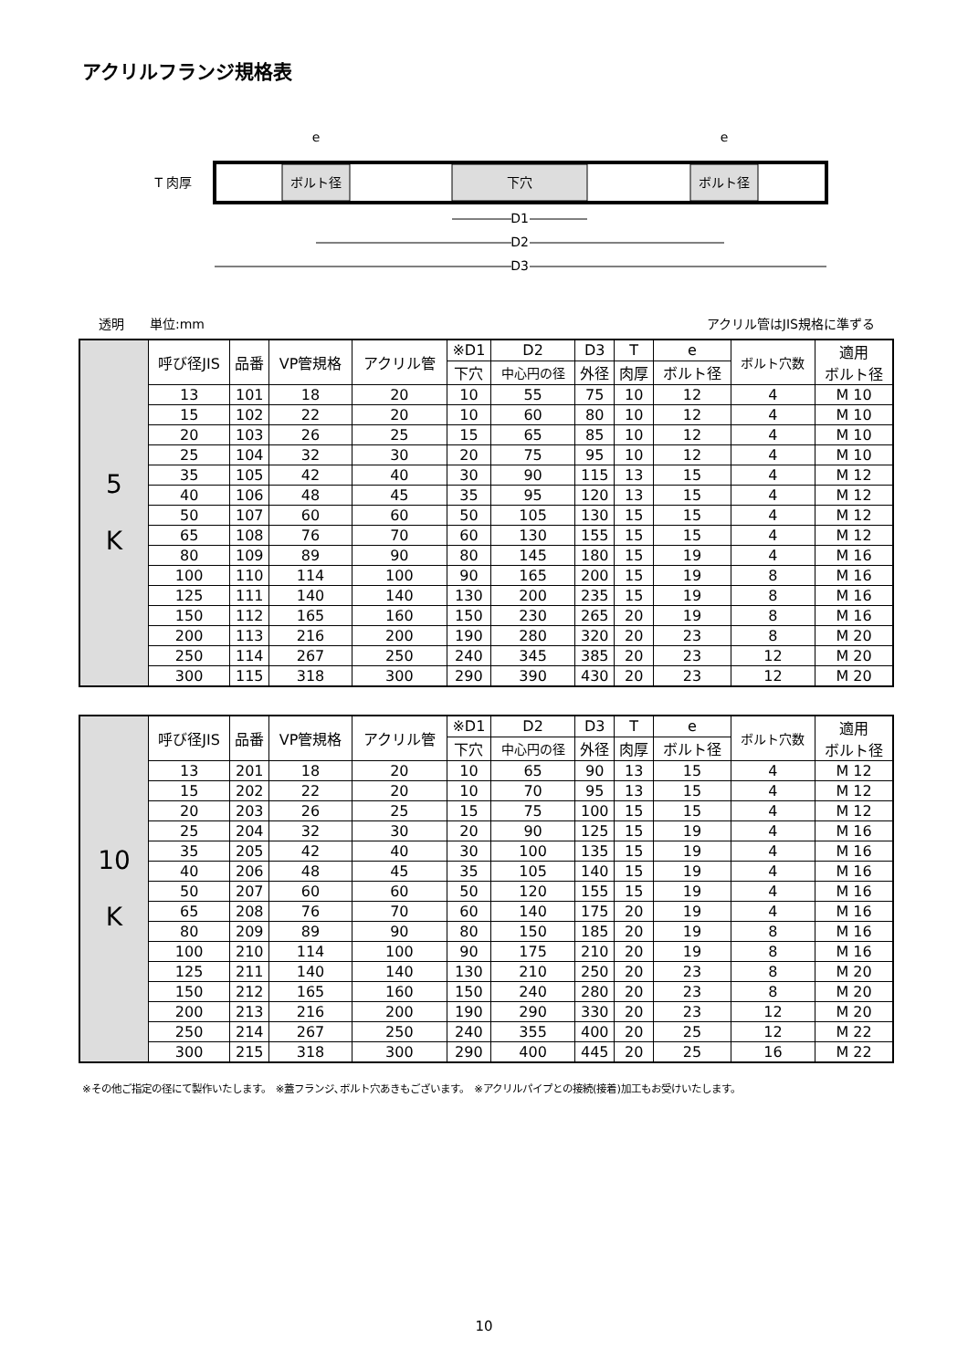アクリルフランジ規格表
ボルト径
下穴
ボルト径
e
e
T 肉厚
D1
D2
D3
透明　　単位:mm アクリル管はJIS規格に準ずる
| 5 K | 呼び径JIS | 品番 | VP管規格 | アクリル管 | ※D1 | D2 | D3 | T | e | ボルト穴数 | 適用 ボルト径 |
| | | | | | 下穴 | 中心円の径 | 外径 | 肉厚 | ボルト径 | | |
| | 13 | 101 | 18 | 20 | 10 | 55 | 75 | 10 | 12 | 4 | M 10 |
| | 15 | 102 | 22 | 20 | 10 | 60 | 80 | 10 | 12 | 4 | M 10 |
| | 20 | 103 | 26 | 25 | 15 | 65 | 85 | 10 | 12 | 4 | M 10 |
| | 25 | 104 | 32 | 30 | 20 | 75 | 95 | 10 | 12 | 4 | M 10 |
| | 35 | 105 | 42 | 40 | 30 | 90 | 115 | 13 | 15 | 4 | M 12 |
| | 40 | 106 | 48 | 45 | 35 | 95 | 120 | 13 | 15 | 4 | M 12 |
| | 50 | 107 | 60 | 60 | 50 | 105 | 130 | 15 | 15 | 4 | M 12 |
| | 65 | 108 | 76 | 70 | 60 | 130 | 155 | 15 | 15 | 4 | M 12 |
| | 80 | 109 | 89 | 90 | 80 | 145 | 180 | 15 | 19 | 4 | M 16 |
| | 100 | 110 | 114 | 100 | 90 | 165 | 200 | 15 | 19 | 8 | M 16 |
| | 125 | 111 | 140 | 140 | 130 | 200 | 235 | 15 | 19 | 8 | M 16 |
| | 150 | 112 | 165 | 160 | 150 | 230 | 265 | 20 | 19 | 8 | M 16 |
| | 200 | 113 | 216 | 200 | 190 | 280 | 320 | 20 | 23 | 8 | M 20 |
| | 250 | 114 | 267 | 250 | 240 | 345 | 385 | 20 | 23 | 12 | M 20 |
| | 300 | 115 | 318 | 300 | 290 | 390 | 430 | 20 | 23 | 12 | M 20 |
| 10 K | 呼び径JIS | 品番 | VP管規格 | アクリル管 | ※D1 | D2 | D3 | T | e | ボルト穴数 | 適用 ボルト径 |
| | | | | | 下穴 | 中心円の径 | 外径 | 肉厚 | ボルト径 | | |
| | 13 | 201 | 18 | 20 | 10 | 65 | 90 | 13 | 15 | 4 | M 12 |
| | 15 | 202 | 22 | 20 | 10 | 70 | 95 | 13 | 15 | 4 | M 12 |
| | 20 | 203 | 26 | 25 | 15 | 75 | 100 | 15 | 15 | 4 | M 12 |
| | 25 | 204 | 32 | 30 | 20 | 90 | 125 | 15 | 19 | 4 | M 16 |
| | 35 | 205 | 42 | 40 | 30 | 100 | 135 | 15 | 19 | 4 | M 16 |
| | 40 | 206 | 48 | 45 | 35 | 105 | 140 | 15 | 19 | 4 | M 16 |
| | 50 | 207 | 60 | 60 | 50 | 120 | 155 | 15 | 19 | 4 | M 16 |
| | 65 | 208 | 76 | 70 | 60 | 140 | 175 | 20 | 19 | 4 | M 16 |
| | 80 | 209 | 89 | 90 | 80 | 150 | 185 | 20 | 19 | 8 | M 16 |
| | 100 | 210 | 114 | 100 | 90 | 175 | 210 | 20 | 19 | 8 | M 16 |
| | 125 | 211 | 140 | 140 | 130 | 210 | 250 | 20 | 23 | 8 | M 20 |
| | 150 | 212 | 165 | 160 | 150 | 240 | 280 | 20 | 23 | 8 | M 20 |
| | 200 | 213 | 216 | 200 | 190 | 290 | 330 | 20 | 23 | 12 | M 20 |
| | 250 | 214 | 267 | 250 | 240 | 355 | 400 | 20 | 25 | 12 | M 22 |
| | 300 | 215 | 318 | 300 | 290 | 400 | 445 | 20 | 25 | 16 | M 22 |
※その他ご指定の径にて製作いたします。　※蓋フランジ､ボルト穴あきもございます。　※アクリルパイプとの接続(接着)加工もお受けいたします。
10